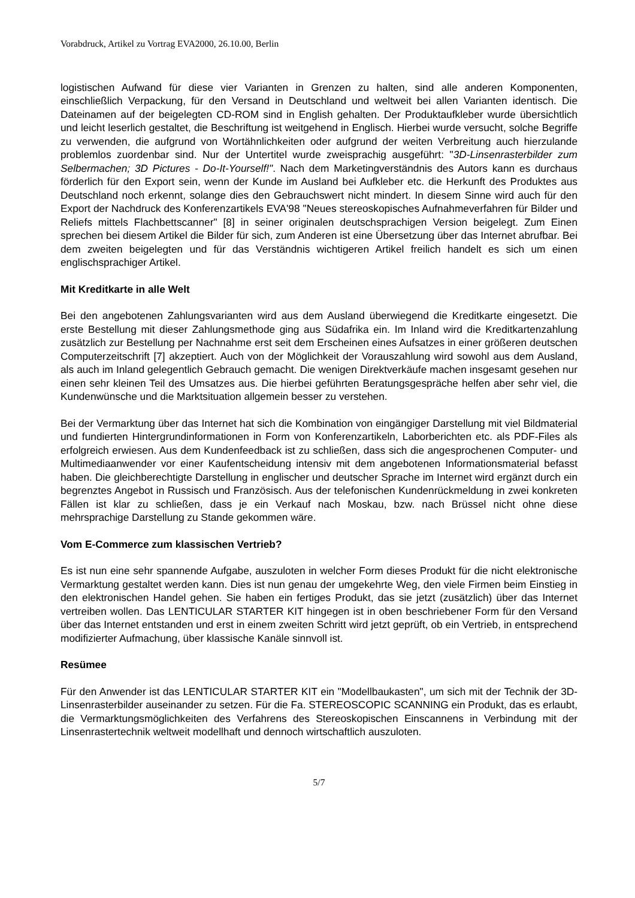Vorabdruck, Artikel zu Vortrag EVA2000, 26.10.00, Berlin
logistischen Aufwand für diese vier Varianten in Grenzen zu halten, sind alle anderen Komponenten, einschließlich Verpackung, für den Versand in Deutschland und weltweit bei allen Varianten identisch. Die Dateinamen auf der beigelegten CD-ROM sind in English gehalten. Der Produktaufkleber wurde übersichtlich und leicht leserlich gestaltet, die Beschriftung ist weitgehend in Englisch. Hierbei wurde versucht, solche Begriffe zu verwenden, die aufgrund von Wortähnlichkeiten oder aufgrund der weiten Verbreitung auch hierzulande problemlos zuordenbar sind. Nur der Untertitel wurde zweisprachig ausgeführt: "3D-Linsenrasterbilder zum Selbermachen; 3D Pictures - Do-It-Yourself!". Nach dem Marketingverständnis des Autors kann es durchaus förderlich für den Export sein, wenn der Kunde im Ausland bei Aufkleber etc. die Herkunft des Produktes aus Deutschland noch erkennt, solange dies den Gebrauchswert nicht mindert. In diesem Sinne wird auch für den Export der Nachdruck des Konferenzartikels EVA'98 "Neues stereoskopisches Aufnahmeverfahren für Bilder und Reliefs mittels Flachbettscanner" [8] in seiner originalen deutschsprachigen Version beigelegt. Zum Einen sprechen bei diesem Artikel die Bilder für sich, zum Anderen ist eine Übersetzung über das Internet abrufbar. Bei dem zweiten beigelegten und für das Verständnis wichtigeren Artikel freilich handelt es sich um einen englischsprachiger Artikel.
Mit Kreditkarte in alle Welt
Bei den angebotenen Zahlungsvarianten wird aus dem Ausland überwiegend die Kreditkarte eingesetzt. Die erste Bestellung mit dieser Zahlungsmethode ging aus Südafrika ein. Im Inland wird die Kreditkartenzahlung zusätzlich zur Bestellung per Nachnahme erst seit dem Erscheinen eines Aufsatzes in einer größeren deutschen Computerzeitschrift [7] akzeptiert. Auch von der Möglichkeit der Vorauszahlung wird sowohl aus dem Ausland, als auch im Inland gelegentlich Gebrauch gemacht. Die wenigen Direktverkäufe machen insgesamt gesehen nur einen sehr kleinen Teil des Umsatzes aus. Die hierbei geführten Beratungsgespräche helfen aber sehr viel, die Kundenwünsche und die Marktsituation allgemein besser zu verstehen.
Bei der Vermarktung über das Internet hat sich die Kombination von eingängiger Darstellung mit viel Bildmaterial und fundierten Hintergrundinformationen in Form von Konferenzartikeln, Laborberichten etc. als PDF-Files als erfolgreich erwiesen. Aus dem Kundenfeedback ist zu schließen, dass sich die angesprochenen Computer- und Multimediaanwender vor einer Kaufentscheidung intensiv mit dem angebotenen Informationsmaterial befasst haben. Die gleichberechtigte Darstellung in englischer und deutscher Sprache im Internet wird ergänzt durch ein begrenztes Angebot in Russisch und Französisch. Aus der telefonischen Kundenrückmeldung in zwei konkreten Fällen ist klar zu schließen, dass je ein Verkauf nach Moskau, bzw. nach Brüssel nicht ohne diese mehrsprachige Darstellung zu Stande gekommen wäre.
Vom E-Commerce zum klassischen Vertrieb?
Es ist nun eine sehr spannende Aufgabe, auszuloten in welcher Form dieses Produkt für die nicht elektronische Vermarktung gestaltet werden kann. Dies ist nun genau der umgekehrte Weg, den viele Firmen beim Einstieg in den elektronischen Handel gehen. Sie haben ein fertiges Produkt, das sie jetzt (zusätzlich) über das Internet vertreiben wollen. Das LENTICULAR STARTER KIT hingegen ist in oben beschriebener Form für den Versand über das Internet entstanden und erst in einem zweiten Schritt wird jetzt geprüft, ob ein Vertrieb, in entsprechend modifizierter Aufmachung, über klassische Kanäle sinnvoll ist.
Resümee
Für den Anwender ist das LENTICULAR STARTER KIT ein "Modellbaukasten", um sich mit der Technik der 3D-Linsenrasterbilder auseinander zu setzen. Für die Fa. STEREOSCOPIC SCANNING ein Produkt, das es erlaubt, die Vermarktungsmöglichkeiten des Verfahrens des Stereoskopischen Einscannens in Verbindung mit der Linsenrastertechnik weltweit modellhaft und dennoch wirtschaftlich auszuloten.
5/7